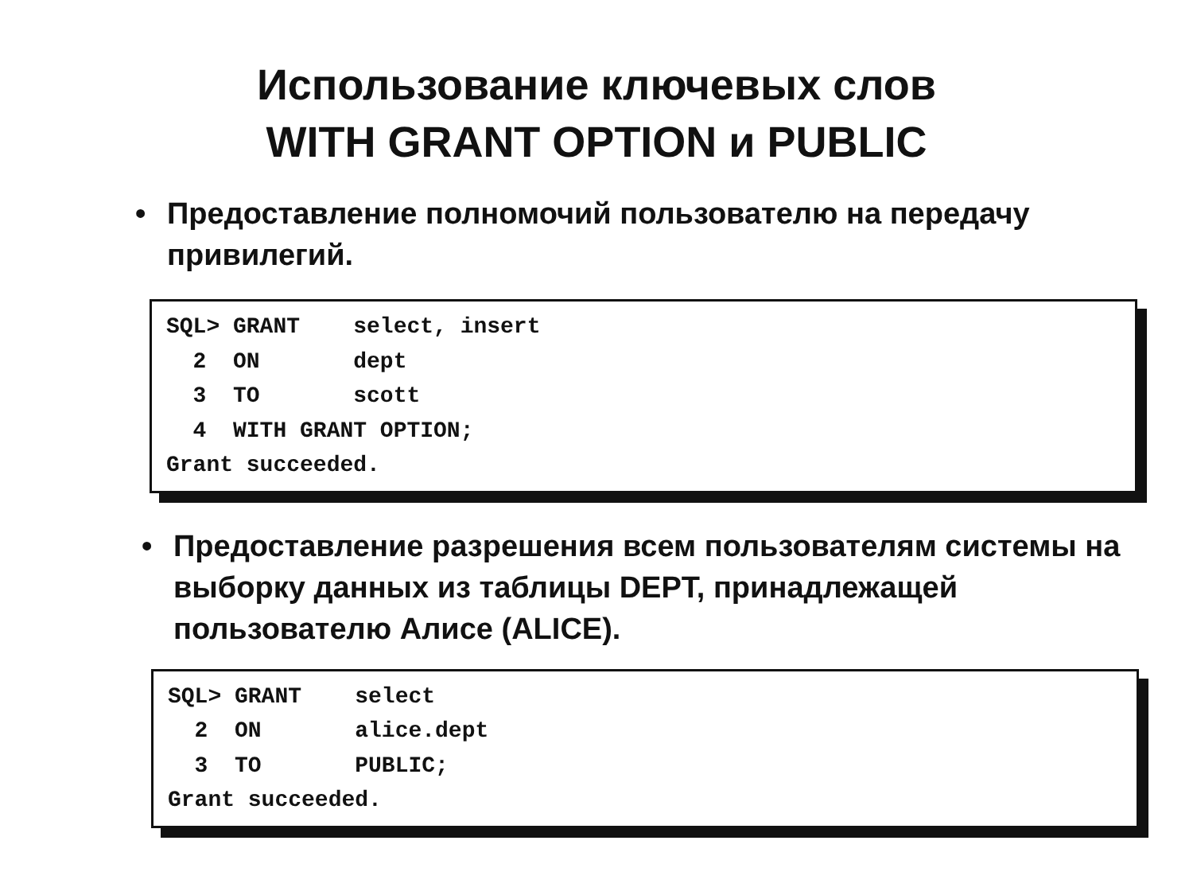Использование ключевых слов
WITH GRANT OPTION и PUBLIC
• Предоставление полномочий пользователю на передачу привилегий.
SQL> GRANT    select, insert
  2  ON       dept
  3  TO       scott
  4  WITH GRANT OPTION;
Grant succeeded.
• Предоставление разрешения всем пользователям системы на выборку данных из таблицы DEPT, принадлежащей пользователю Алисе (ALICE).
SQL> GRANT    select
  2  ON       alice.dept
  3  TO       PUBLIC;
Grant succeeded.